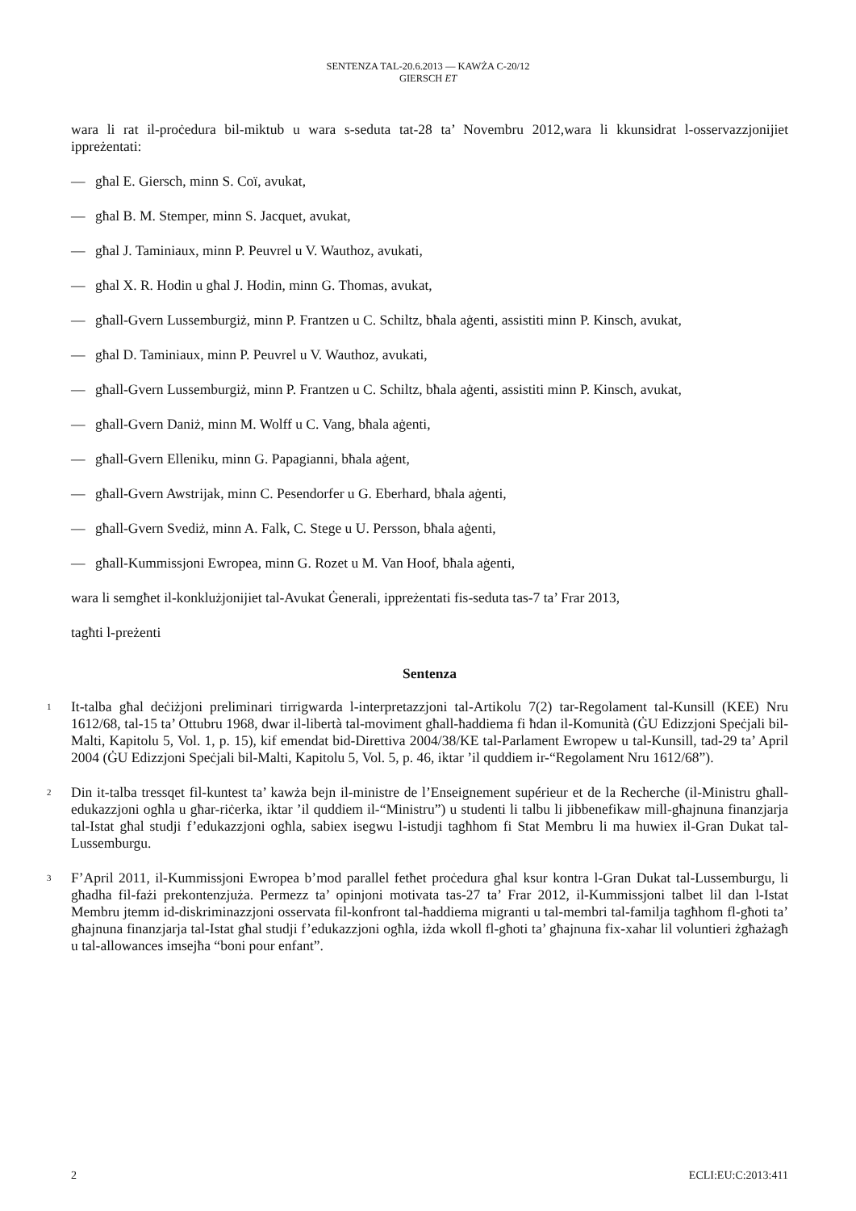SENTENZA TAL-20.6.2013 — KAWŻA C-20/12
GIERSCH ET
wara li rat il-proċedura bil-miktub u wara s-seduta tat-28 ta’ Novembru 2012,wara li kkunsidrat l-osservazzjonijiet ippreżentati:
— għal E. Giersch, minn S. Coï, avukat,
— għal B. M. Stemper, minn S. Jacquet, avukat,
— għal J. Taminiaux, minn P. Peuvrel u V. Wauthoz, avukati,
— għal X. R. Hodin u għal J. Hodin, minn G. Thomas, avukat,
— għall-Gvern Lussemburgiż, minn P. Frantzen u C. Schiltz, bħala aġenti, assistiti minn P. Kinsch, avukat,
— għal D. Taminiaux, minn P. Peuvrel u V. Wauthoz, avukati,
— għall-Gvern Lussemburgiż, minn P. Frantzen u C. Schiltz, bħala aġenti, assistiti minn P. Kinsch, avukat,
— għall-Gvern Daniż, minn M. Wolff u C. Vang, bħala aġenti,
— għall-Gvern Elleniku, minn G. Papagianni, bħala aġent,
— għall-Gvern Awstrijak, minn C. Pesendorfer u G. Eberhard, bħala aġenti,
— għall-Gvern Svediż, minn A. Falk, C. Stege u U. Persson, bħala aġenti,
— għall-Kummissjoni Ewropea, minn G. Rozet u M. Van Hoof, bħala aġenti,
wara li semgħet il-konklużjonijiet tal-Avukat Ġenerali, ippreżentati fis-seduta tas-7 ta’ Frar 2013,
tagħti l-preżenti
Sentenza
1
It-talba għal deċiżjoni preliminari tirrigwarda l-interpretazzjoni tal-Artikolu 7(2) tar-Regolament tal-Kunsill (KEE) Nru 1612/68, tal-15 ta’ Ottubru 1968, dwar il-libertà tal-moviment għall-ħaddiema fi ħdan il-Komunità (ĠU Edizzjoni Speċjali bil-Malti, Kapitolu 5, Vol. 1, p. 15), kif emendat bid-Direttiva 2004/38/KE tal-Parlament Ewropew u tal-Kunsill, tad-29 ta’ April 2004 (ĠU Edizzjoni Speċjali bil-Malti, Kapitolu 5, Vol. 5, p. 46, iktar ’il quddiem ir-“Regolament Nru 1612/68”).
2
Din it-talba tressqet fil-kuntest ta’ kawża bejn il-ministre de l’Enseignement supérieur et de la Recherche (il-Ministru għall-edukazzjoni ogħla u għar-riċerka, iktar ’il quddiem il-“Ministru”) u studenti li talbu li jibbenefikaw mill-għajnuna finanzjarja tal-Istat għal studji f’edukazzjoni ogħla, sabiex isegwu l-istudji tagħhom fi Stat Membru li ma huwiex il-Gran Dukat tal-Lussemburgu.
3
F’April 2011, il-Kummissjoni Ewropea b’mod parallel fetħet proċedura għal ksur kontra l-Gran Dukat tal-Lussemburgu, li għadha fil-fażi prekontenzjuża. Permezz ta’ opinjoni motivata tas-27 ta’ Frar 2012, il-Kummissjoni talbet lil dan l-Istat Membru jtemm id-diskriminazzjoni osservata fil-konfront tal-ħaddiema migranti u tal-membri tal-familja tagħhom fl-għoti ta’ għajnuna finanzjarja tal-Istat għal studji f’edukazzjoni ogħla, iżda wkoll fl-għoti ta’ għajnuna fix-xahar lil voluntieri żgħażagħ u tal-allowances imsejħa “boni pour enfant”.
2 ECLI:EU:C:2013:411